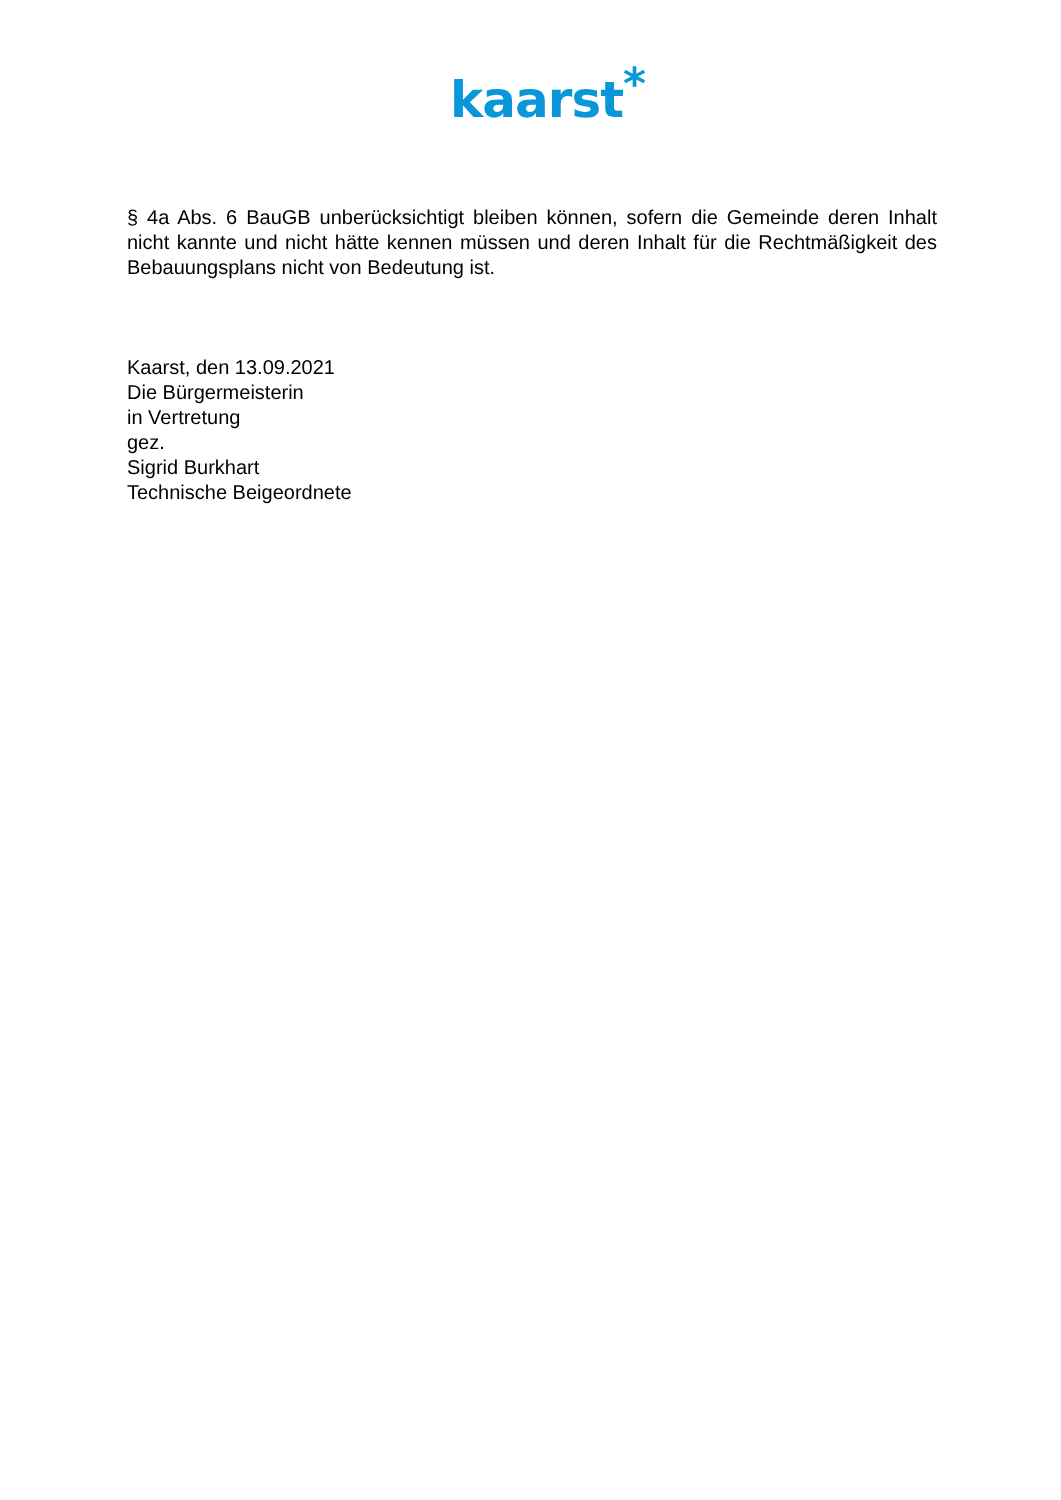kaarst<sup>*</sup>
§ 4a Abs. 6 BauGB unberücksichtigt bleiben können, sofern die Gemeinde deren Inhalt nicht kannte und nicht hätte kennen müssen und deren Inhalt für die Rechtmäßigkeit des Bebauungsplans nicht von Bedeutung ist.
Kaarst, den 13.09.2021
Die Bürgermeisterin
in Vertretung
gez.
Sigrid Burkhart
Technische Beigeordnete